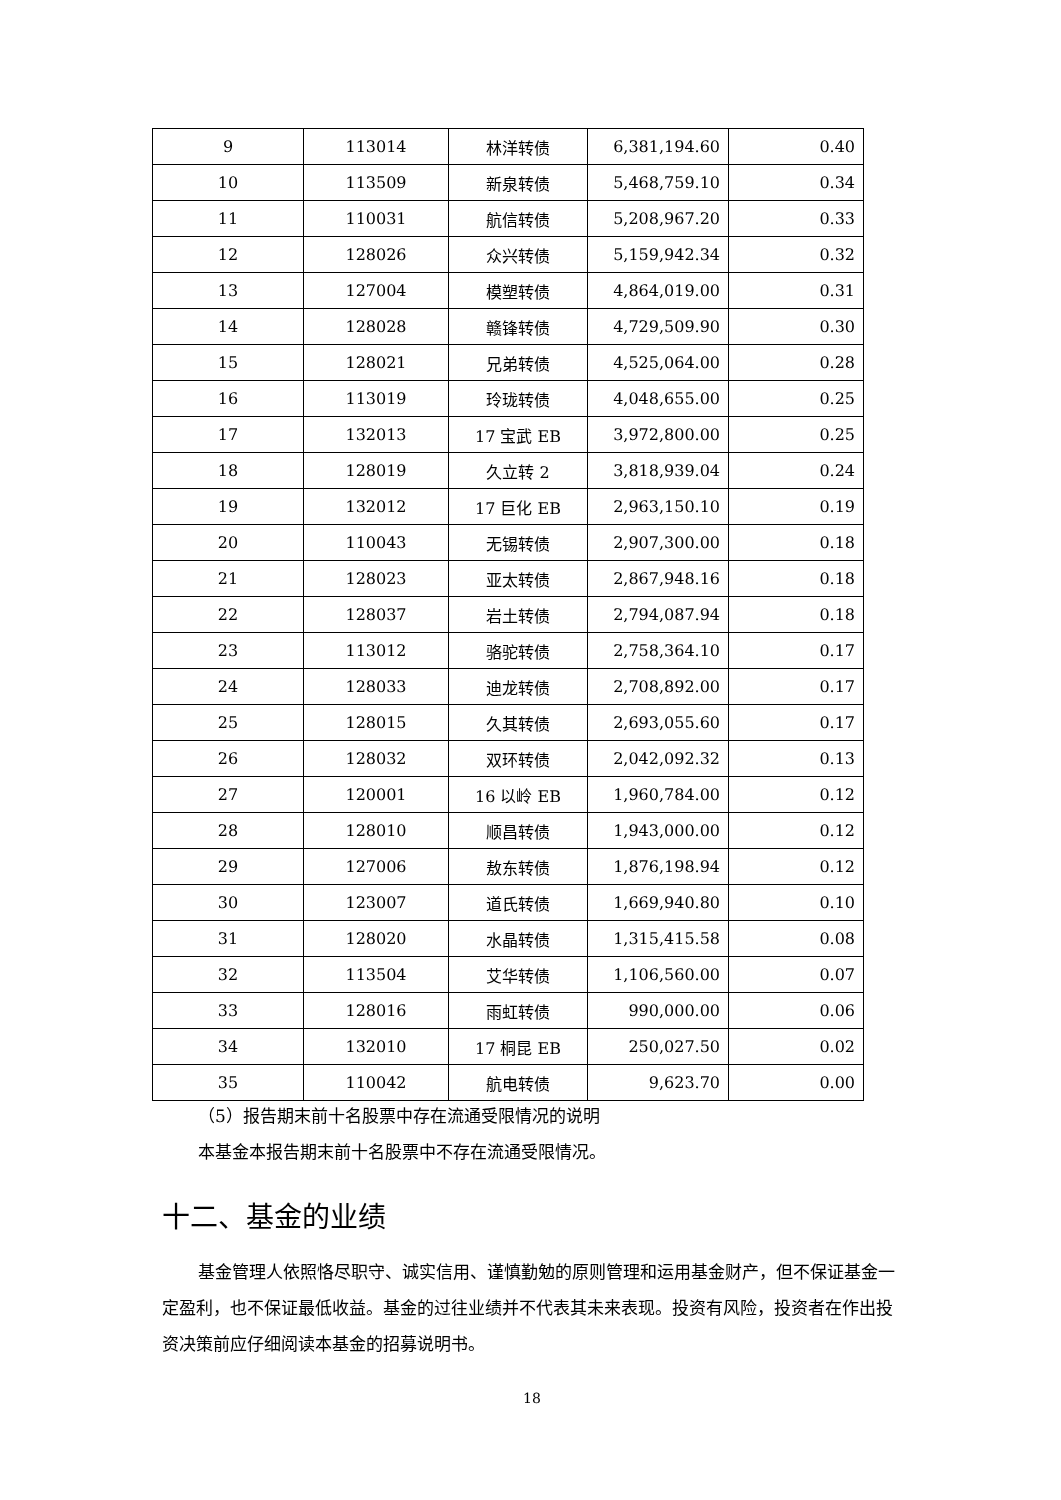| 9 | 113014 | 林洋转债 | 6,381,194.60 | 0.40 |
| 10 | 113509 | 新泉转债 | 5,468,759.10 | 0.34 |
| 11 | 110031 | 航信转债 | 5,208,967.20 | 0.33 |
| 12 | 128026 | 众兴转债 | 5,159,942.34 | 0.32 |
| 13 | 127004 | 模塑转债 | 4,864,019.00 | 0.31 |
| 14 | 128028 | 赣锋转债 | 4,729,509.90 | 0.30 |
| 15 | 128021 | 兄弟转债 | 4,525,064.00 | 0.28 |
| 16 | 113019 | 玲珑转债 | 4,048,655.00 | 0.25 |
| 17 | 132013 | 17 宝武 EB | 3,972,800.00 | 0.25 |
| 18 | 128019 | 久立转 2 | 3,818,939.04 | 0.24 |
| 19 | 132012 | 17 巨化 EB | 2,963,150.10 | 0.19 |
| 20 | 110043 | 无锡转债 | 2,907,300.00 | 0.18 |
| 21 | 128023 | 亚太转债 | 2,867,948.16 | 0.18 |
| 22 | 128037 | 岩土转债 | 2,794,087.94 | 0.18 |
| 23 | 113012 | 骆驼转债 | 2,758,364.10 | 0.17 |
| 24 | 128033 | 迪龙转债 | 2,708,892.00 | 0.17 |
| 25 | 128015 | 久其转债 | 2,693,055.60 | 0.17 |
| 26 | 128032 | 双环转债 | 2,042,092.32 | 0.13 |
| 27 | 120001 | 16 以岭 EB | 1,960,784.00 | 0.12 |
| 28 | 128010 | 顺昌转债 | 1,943,000.00 | 0.12 |
| 29 | 127006 | 敖东转债 | 1,876,198.94 | 0.12 |
| 30 | 123007 | 道氏转债 | 1,669,940.80 | 0.10 |
| 31 | 128020 | 水晶转债 | 1,315,415.58 | 0.08 |
| 32 | 113504 | 艾华转债 | 1,106,560.00 | 0.07 |
| 33 | 128016 | 雨虹转债 | 990,000.00 | 0.06 |
| 34 | 132010 | 17 桐昆 EB | 250,027.50 | 0.02 |
| 35 | 110042 | 航电转债 | 9,623.70 | 0.00 |
（5）报告期末前十名股票中存在流通受限情况的说明
本基金本报告期末前十名股票中不存在流通受限情况。
十二、基金的业绩
基金管理人依照恪尽职守、诚实信用、谨慎勤勉的原则管理和运用基金财产，但不保证基金一定盈利，也不保证最低收益。基金的过往业绩并不代表其未来表现。投资有风险，投资者在作出投资决策前应仔细阅读本基金的招募说明书。
18